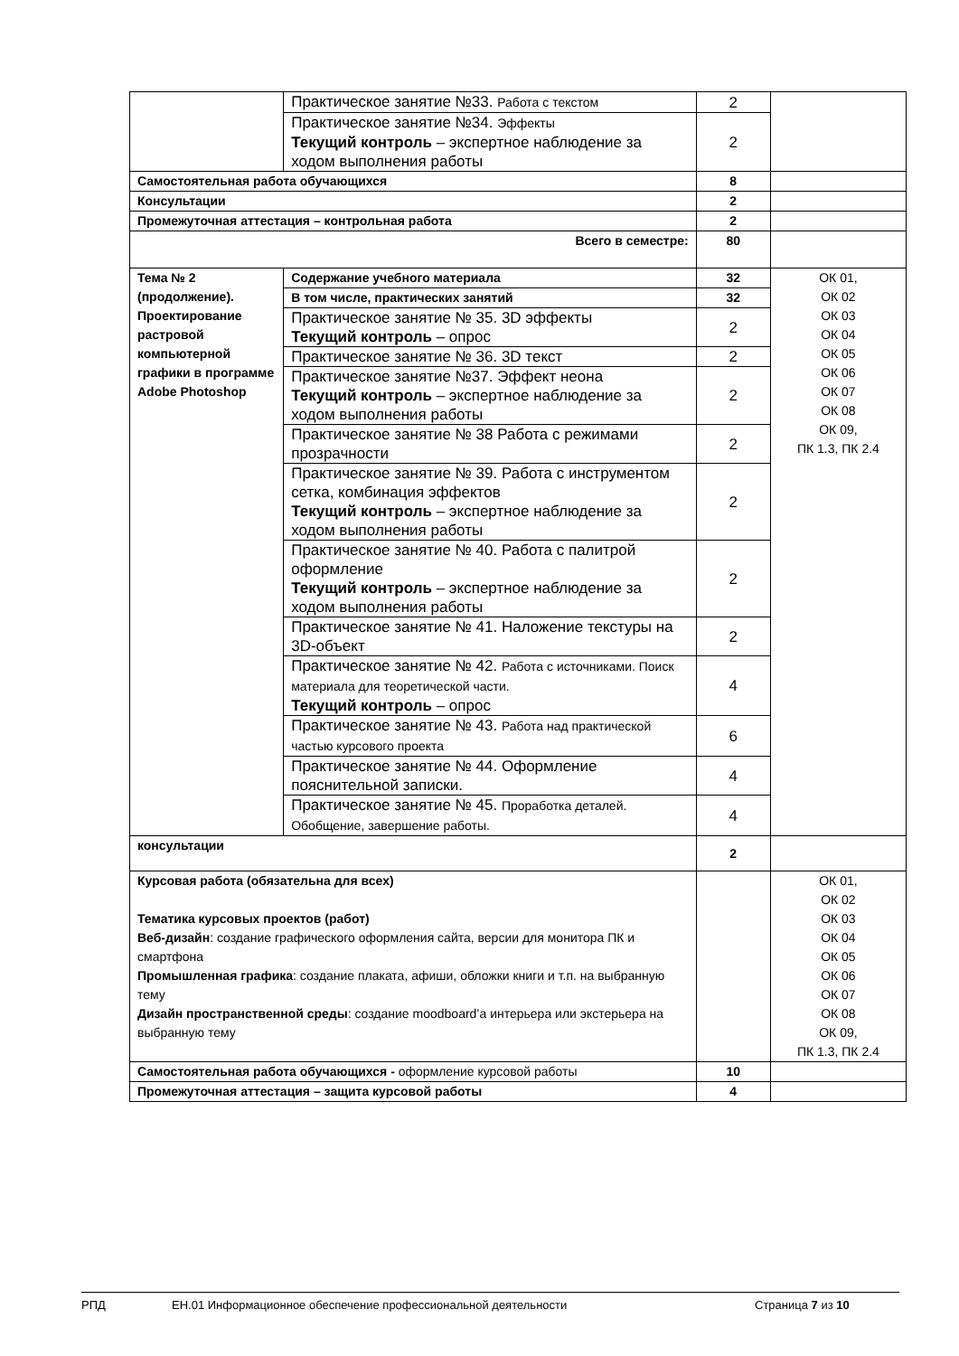| | Практическое занятие №33. Работа с текстом | 2 | |
| | Практическое занятие №34. Эффекты Текущий контроль – экспертное наблюдение за ходом выполнения работы | 2 | |
| Самостоятельная работа обучающихся | | 8 | |
| Консультации | | 2 | |
| Промежуточная аттестация – контрольная работа | | 2 | |
| Всего в семестре: | | 80 | |
| Тема № 2 (продолжение). Проектирование растровой компьютерной графики в программе Adobe Photoshop | Содержание учебного материала | 32 | ОК 01, ОК 02 ОК 03 ОК 04 ОК 05 ОК 06 ОК 07 ОК 08 ОК 09, ПК 1.3, ПК 2.4 |
| | В том числе, практических занятий | 32 | |
| | Практическое занятие № 35. 3D эффекты Текущий контроль – опрос | 2 | |
| | Практическое занятие № 36. 3D текст | 2 | |
| | Практическое занятие №37. Эффект неона Текущий контроль – экспертное наблюдение за ходом выполнения работы | 2 | |
| | Практическое занятие № 38 Работа с режимами прозрачности | 2 | |
| | Практическое занятие № 39. Работа с инструментом сетка, комбинация эффектов Текущий контроль – экспертное наблюдение за ходом выполнения работы | 2 | |
| | Практическое занятие № 40. Работа с палитрой оформление Текущий контроль – экспертное наблюдение за ходом выполнения работы | 2 | |
| | Практическое занятие № 41. Наложение текстуры на 3D-объект | 2 | |
| | Практическое занятие № 42. Работа с источниками. Поиск материала для теоретической части. Текущий контроль – опрос | 4 | |
| | Практическое занятие № 43. Работа над практической частью курсового проекта | 6 | |
| | Практическое занятие № 44. Оформление пояснительной записки. | 4 | |
| | Практическое занятие № 45. Проработка деталей. Обобщение, завершение работы. | 4 | |
| консультации | | 2 | |
| Курсовая работа (обязательна для всех) Тематика курсовых проектов (работ) Веб-дизайн : создание графического оформления сайта, версии для монитора ПК и смартфона Промышленная графика : создание плаката, афиши, обложки книги и т.п. на выбранную тему Дизайн пространственной среды : создание moodboard’а интерьера или экстерьера на выбранную тему | | | ОК 01, ОК 02 ОК 03 ОК 04 ОК 05 ОК 06 ОК 07 ОК 08 ОК 09, ПК 1.3, ПК 2.4 |
| Самостоятельная работа обучающихся - оформление курсовой работы | | 10 | |
| Промежуточная аттестация – защита курсовой работы | | 4 | |
РПД ЕН.01 Информационное обеспечение профессиональной деятельности Страница 7 из 10